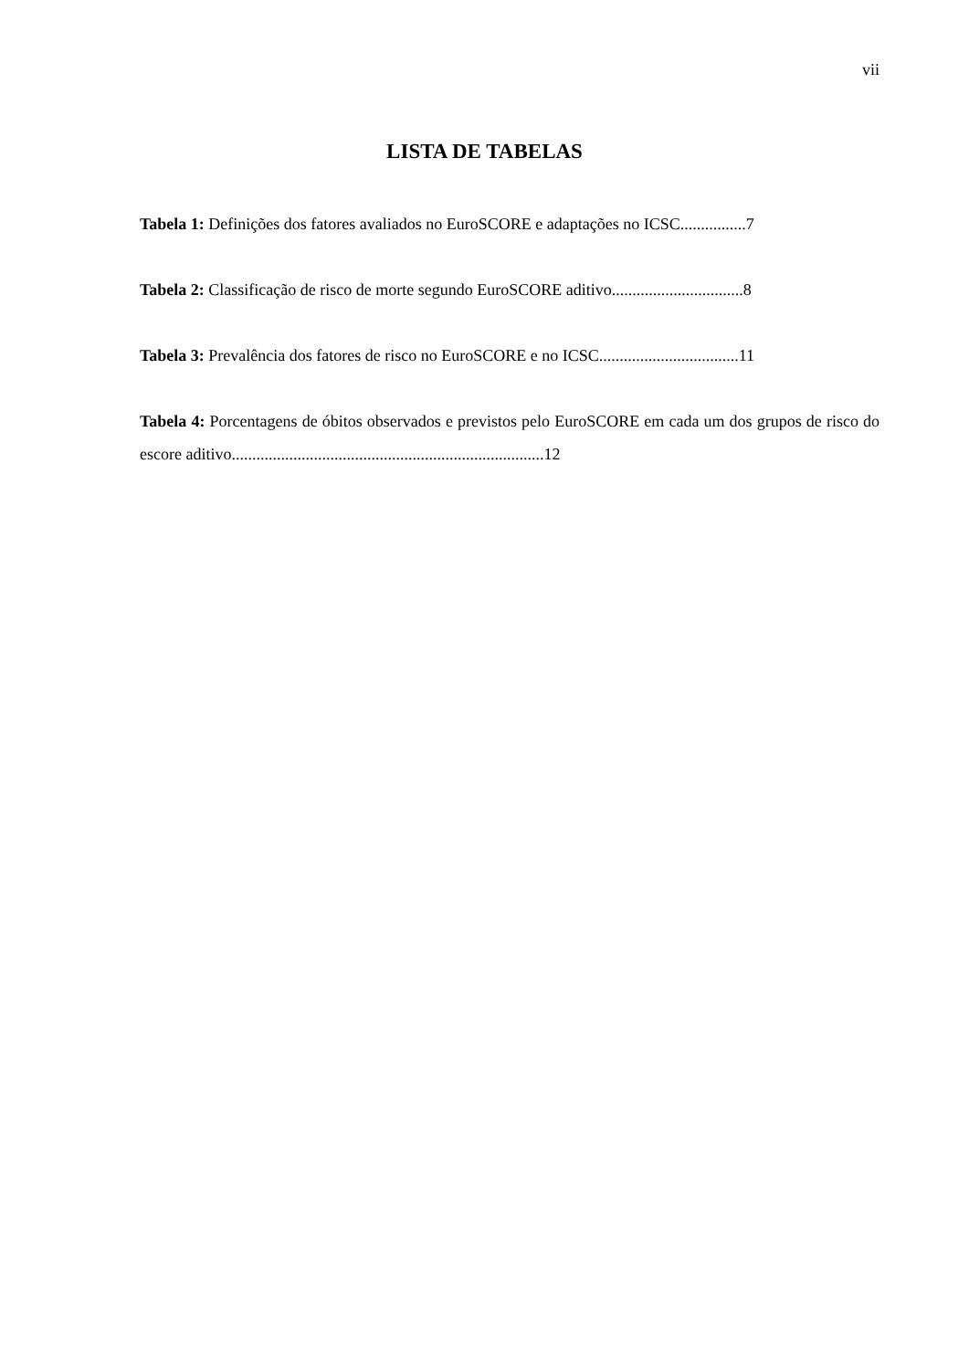vii
LISTA DE TABELAS
Tabela 1: Definições dos fatores avaliados no EuroSCORE e adaptações no ICSC................7
Tabela 2: Classificação de risco de morte segundo EuroSCORE aditivo................................8
Tabela 3: Prevalência dos fatores de risco no EuroSCORE e no ICSC..................................11
Tabela 4: Porcentagens de óbitos observados e previstos pelo EuroSCORE em cada um dos grupos de risco do escore aditivo............................................................................12